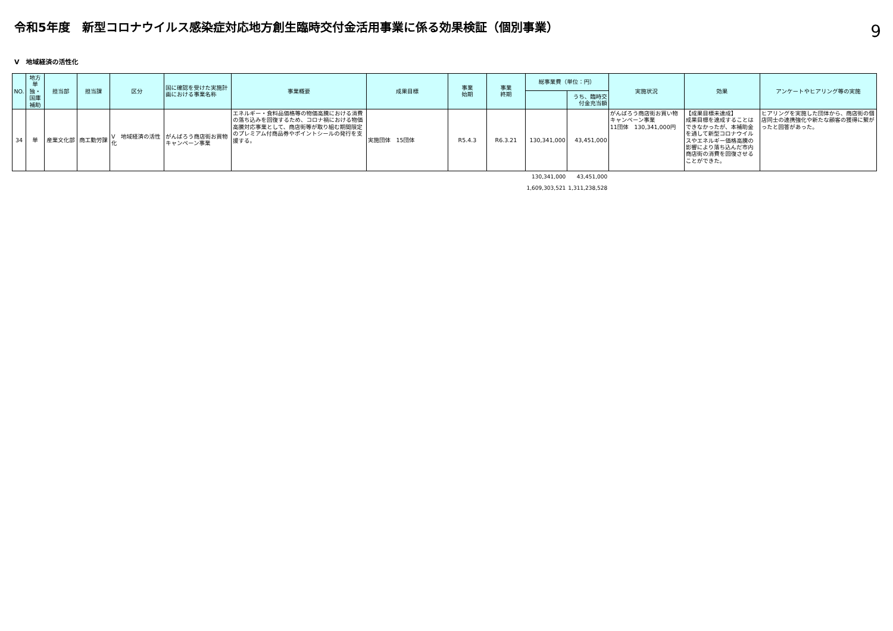令和5年度　新型コロナウイルス感染症対応地方創生臨時交付金活用事業に係る効果検証（個別事業）
9
Ⅴ　地域経済の活性化
| NO. | 地方単独・国庫補助 | 担当部 | 担当課 | 区分 | 国に確認を受けた実施計画における事業名称 | 事業概要 | 成果目標 | 事業 始期 | 事業 終期 | 総事業費（単位：円） | | 実施状況 | 効果 | アンケートやヒアリング等の実施 |
| --- | --- | --- | --- | --- | --- | --- | --- | --- | --- | --- | --- | --- | --- | --- |
| | | | | | | | | | | | うち、臨時交付金充当額 | | | |
| 34 | 単 | 産業文化部 | 商工勤労課 | Ⅴ 地域経済の活性化 | がんばろう商店街お買物キャンペーン事業 | エネルギー・食料品価格等の物価高騰における消費の落ち込みを回復するため、コロナ禍における物価高騰対応事業として、商店街等が取り組む期間限定のプレミアム付商品券やポイントシールの発行を支援する。 | 実施団体 15団体 | R5.4.3 | R6.3.21 | 130,341,000 | 43,451,000 | がんばろう商店街お買い物キャンペーン事業 11団体 130,341,000円 | 【成果目標未達成】 成果目標を達成することはできなかったが、本補助金を通して新型コロナウイルスやエネルギー価格高騰の影響により落ち込んだ市内商店街の消費を回復させることができた。 | ヒアリングを実施した団体から、商店街の個店同士の連携強化や新たな顧客の獲得に繋がったと回答があった。 |
| | | | | | | | | | | 130,341,000 | 43,451,000 | | | |
| | | | | | | | | | | 1,609,303,521 | 1,311,238,528 | | | |